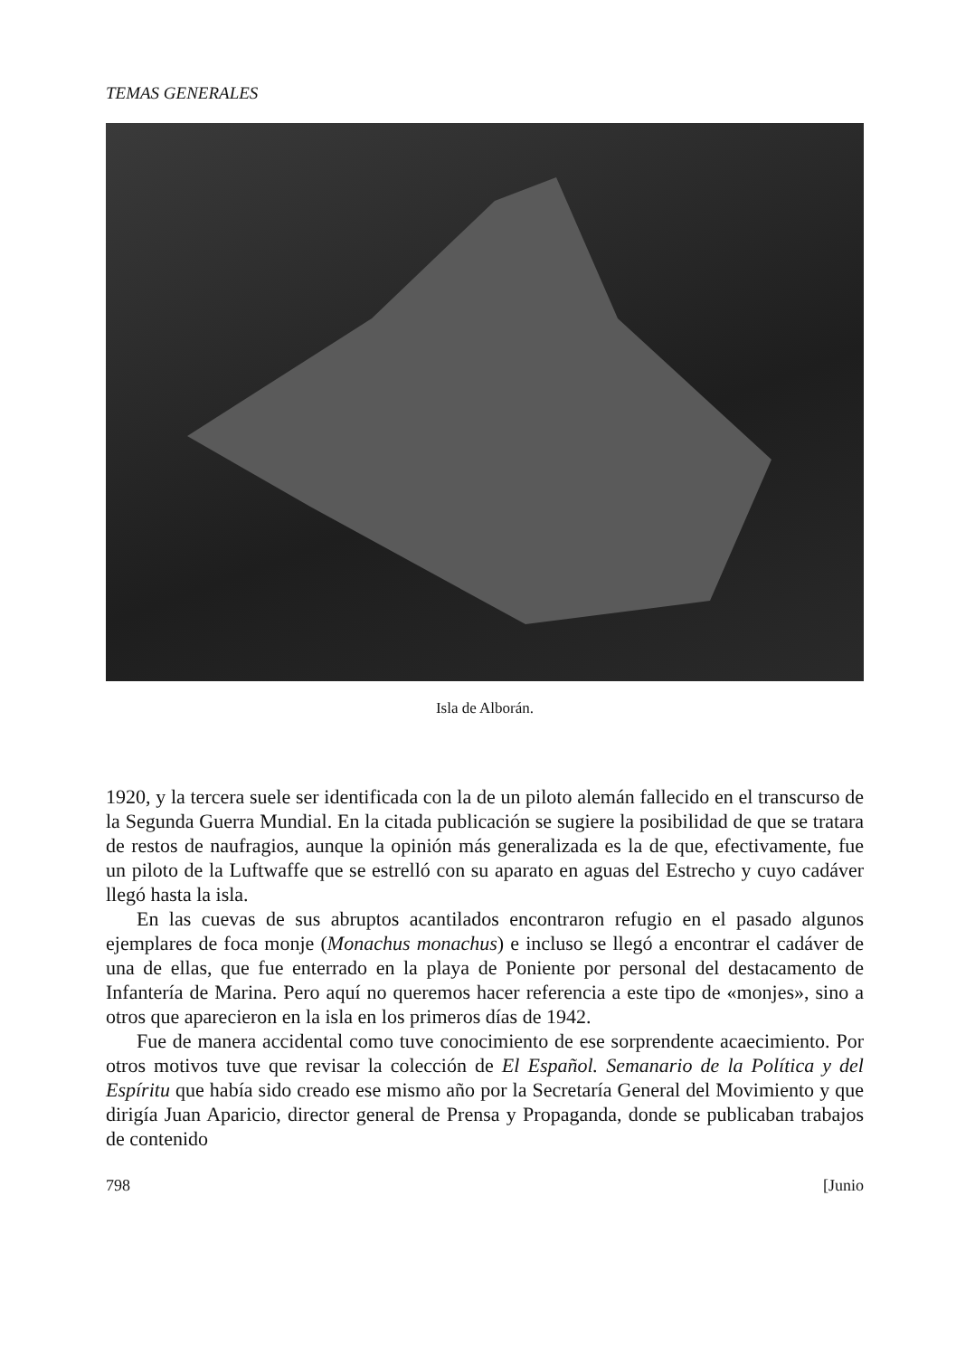TEMAS GENERALES
Isla de Alborán.
1920, y la tercera suele ser identificada con la de un piloto alemán fallecido en el transcurso de la Segunda Guerra Mundial. En la citada publicación se sugiere la posibilidad de que se tratara de restos de naufragios, aunque la opinión más generalizada es la de que, efectivamente, fue un piloto de la Luftwaffe que se estrelló con su aparato en aguas del Estrecho y cuyo cadáver llegó hasta la isla.
En las cuevas de sus abruptos acantilados encontraron refugio en el pasado algunos ejemplares de foca monje (Monachus monachus) e incluso se llegó a encontrar el cadáver de una de ellas, que fue enterrado en la playa de Poniente por personal del destacamento de Infantería de Marina. Pero aquí no queremos hacer referencia a este tipo de «monjes», sino a otros que aparecieron en la isla en los primeros días de 1942.
Fue de manera accidental como tuve conocimiento de ese sorprendente acaecimiento. Por otros motivos tuve que revisar la colección de El Español. Semanario de la Política y del Espíritu que había sido creado ese mismo año por la Secretaría General del Movimiento y que dirigía Juan Aparicio, director general de Prensa y Propaganda, donde se publicaban trabajos de contenido
798 [Junio